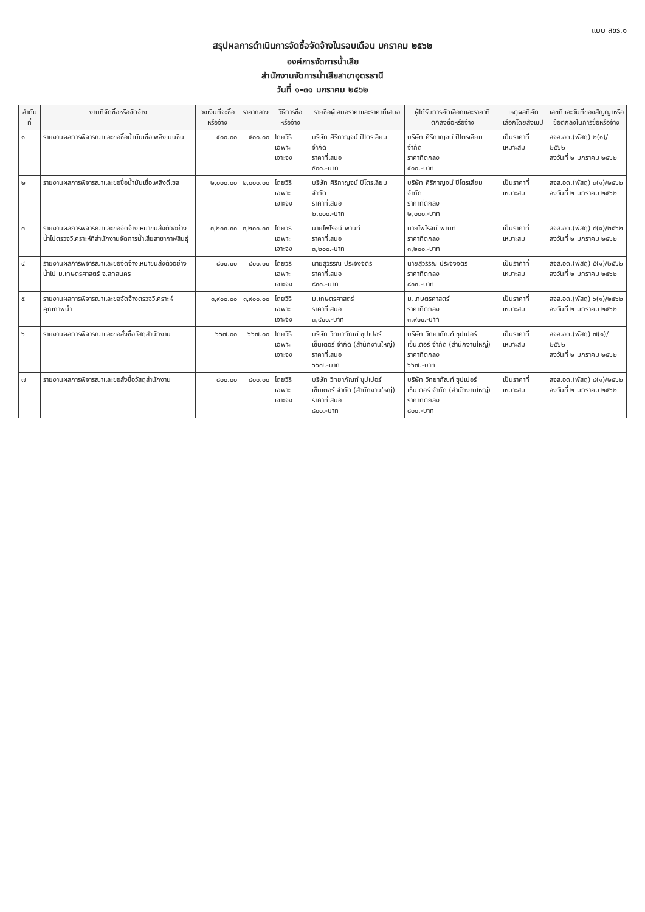แบบ สขร.๑
สรุปผลการดำเนินการจัดซื้อจัดจ้างในรอบเดือน มกราคม ๒๕๖๒
องค์การจัดการน้ำเสีย
สำนักงานจัดการน้ำเสียสาขาอุดรธานี
วันที่ ๑-๓๑ มกราคม ๒๕๖๒
| ลำดับที่ | งานที่จัดซื้อหรือจัดจ้าง | วงเงินที่จะซื้อหรือจ้าง | ราคากลาง | วิธีการซื้อหรือจ้าง | รายชื่อผู้เสนอราคาและราคาที่เสนอ | ผู้ได้รับการคัดเลือกและราคาที่ตกลงซื้อหรือจ้าง | เหตุผลที่คัดเลือกโดยสังเขป | เลขที่และวันที่ของสัญญาหรือข้อตกลงในการซื้อหรือจ้าง |
| --- | --- | --- | --- | --- | --- | --- | --- | --- |
| ๑ | รายงานผลการพิจารณาและขอซื้อน้ำมันเชื้อเพลิงเบนซิน | ๕๐๐.๐๐ | ๕๐๐.๐๐ | โดยวิธีเฉพาะเจาะจง | บริษัท ศิริกาญจน์ ปิโตรเลียม จำกัด ราคาที่เสนอ ๕๐๐.-บาท | บริษัท ศิริกาญจน์ ปิโตรเลียม จำกัด ราคาที่ตกลง ๕๐๐.-บาท | เป็นราคาที่เหมาะสม | สจส.อด.(พัสดุ) ๒(๑)/๒๕๖๒ ลงวันที่ ๒ มกราคม ๒๕๖๒ |
| ๒ | รายงานผลการพิจารณาและขอซื้อน้ำมันเชื้อเพลิงดีเซล | ๒,๐๐๐.๐๐ | ๒,๐๐๐.๐๐ | โดยวิธีเฉพาะเจาะจง | บริษัท ศิริกาญจน์ ปิโตรเลียม จำกัด ราคาที่เสนอ ๒,๐๐๐.-บาท | บริษัท ศิริกาญจน์ ปิโตรเลียม จำกัด ราคาที่ตกลง ๒,๐๐๐.-บาท | เป็นราคาที่เหมาะสม | สจส.อด.(พัสดุ) ๓(๑)/๒๕๖๒ ลงวันที่ ๒ มกราคม ๒๕๖๒ |
| ๓ | รายงานผลการพิจารณาและขอจัดจ้างเหมาขนส่งตัวอย่างน้ำไปตรวจวิเคราะห์ที่สำนักงานจัดการน้ำเสียสาขากาฬสินธุ์ | ๓,๒๐๐.๐๐ | ๓,๒๐๐.๐๐ | โดยวิธีเฉพาะเจาะจง | นายไพโรจน์ พานที ราคาที่เสนอ ๓,๒๐๐.-บาท | นายไพโรจน์ พานที ราคาที่ตกลง ๓,๒๐๐.-บาท | เป็นราคาที่เหมาะสม | สจส.อด.(พัสดุ) ๔(๑)/๒๕๖๒ ลงวันที่ ๒ มกราคม ๒๕๖๒ |
| ๔ | รายงานผลการพิจารณาและขอจัดจ้างเหมาขนส่งตัวอย่างน้ำไป ม.เกษตรศาสตร์ จ.สกลนคร | ๘๐๐.๐๐ | ๘๐๐.๐๐ | โดยวิธีเฉพาะเจาะจง | นายสุวรรณ ประจงจิตร ราคาที่เสนอ ๘๐๐.-บาท | นายสุวรรณ ประจงจิตร ราคาที่ตกลง ๘๐๐.-บาท | เป็นราคาที่เหมาะสม | สจส.อด.(พัสดุ) ๕(๑)/๒๕๖๒ ลงวันที่ ๒ มกราคม ๒๕๖๒ |
| ๕ | รายงานผลการพิจารณาและขอจัดจ้างตรวจวิเคราะห์คุณภาพน้ำ | ๓,๙๐๐.๐๐ | ๓,๙๐๐.๐๐ | โดยวิธีเฉพาะเจาะจง | ม.เกษตรศาสตร์ ราคาที่เสนอ ๓,๙๐๐.-บาท | ม.เกษตรศาสตร์ ราคาที่ตกลง ๓,๙๐๐.-บาท | เป็นราคาที่เหมาะสม | สจส.อด.(พัสดุ) ๖(๑)/๒๕๖๒ ลงวันที่ ๒ มกราคม ๒๕๖๒ |
| ๖ | รายงานผลการพิจารณาและขอสั่งซื้อวัสดุสำนักงาน | ๖๖๗.๐๐ | ๖๖๗.๐๐ | โดยวิธีเฉพาะเจาะจง | บริษัท วิทยาภัณฑ์ ซุปเปอร์เซ็นเตอร์ จำกัด (สำนักงานใหญ่) ราคาที่เสนอ ๖๖๗.-บาท | บริษัท วิทยาภัณฑ์ ซุปเปอร์เซ็นเตอร์ จำกัด (สำนักงานใหญ่) ราคาที่ตกลง ๖๖๗.-บาท | เป็นราคาที่เหมาะสม | สจส.อด.(พัสดุ) ๗(๑)/๒๕๖๒ ลงวันที่ ๒ มกราคม ๒๕๖๒ |
| ๗ | รายงานผลการพิจารณาและขอสั่งซื้อวัสดุสำนักงาน | ๘๐๐.๐๐ | ๘๐๐.๐๐ | โดยวิธีเฉพาะเจาะจง | บริษัท วิทยาภัณฑ์ ซุปเปอร์เซ็นเตอร์ จำกัด (สำนักงานใหญ่) ราคาที่เสนอ ๘๐๐.-บาท | บริษัท วิทยาภัณฑ์ ซุปเปอร์เซ็นเตอร์ จำกัด (สำนักงานใหญ่) ราคาที่ตกลง ๘๐๐.-บาท | เป็นราคาที่เหมาะสม | สจส.อด.(พัสดุ) ๘(๑)/๒๕๖๒ ลงวันที่ ๒ มกราคม ๒๕๖๒ |